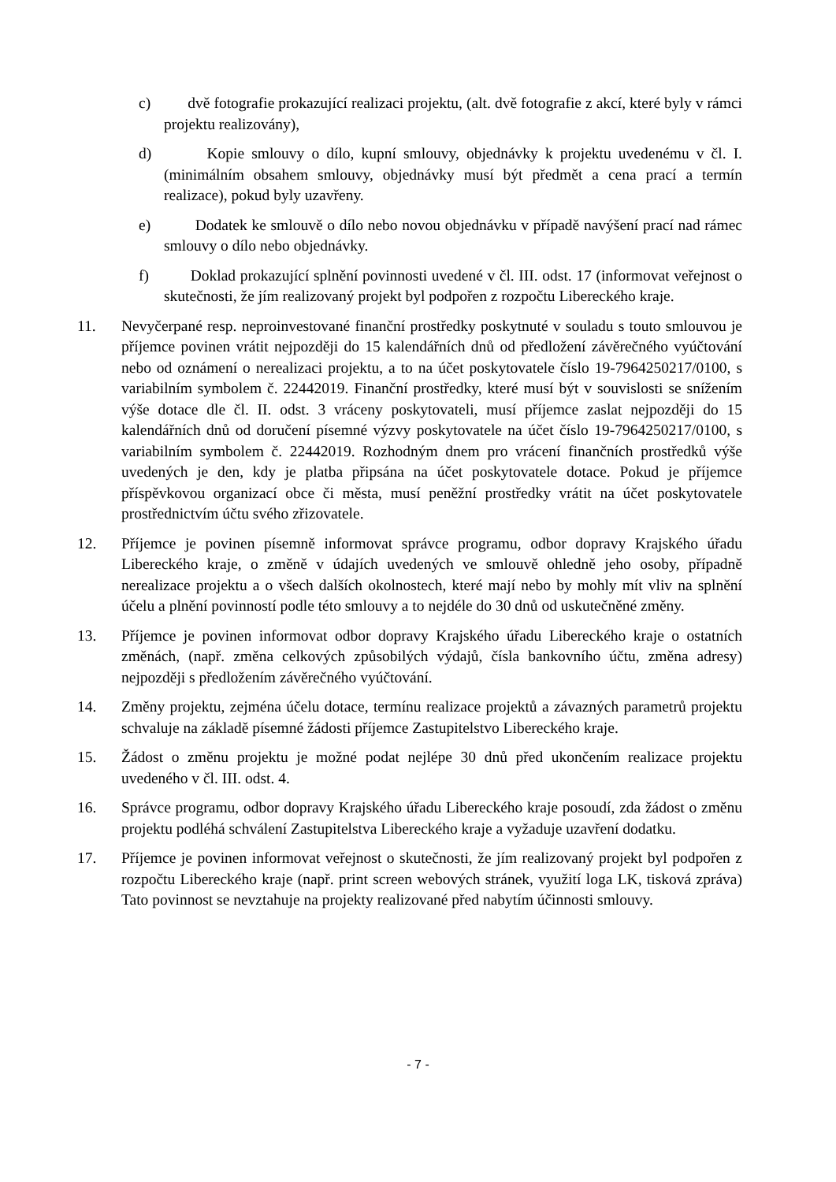c) dvě fotografie prokazující realizaci projektu, (alt. dvě fotografie z akcí, které byly v rámci projektu realizovány),
d) Kopie smlouvy o dílo, kupní smlouvy, objednávky k projektu uvedenému v čl. I. (minimálním obsahem smlouvy, objednávky musí být předmět a cena prací a termín realizace), pokud byly uzavřeny.
e) Dodatek ke smlouvě o dílo nebo novou objednávku v případě navýšení prací nad rámec smlouvy o dílo nebo objednávky.
f) Doklad prokazující splnění povinnosti uvedené v čl. III. odst. 17 (informovat veřejnost o skutečnosti, že jím realizovaný projekt byl podpořen z rozpočtu Libereckého kraje.
11. Nevyčerpané resp. neproinvestované finanční prostředky poskytnuté v souladu s touto smlouvou je příjemce povinen vrátit nejpozději do 15 kalendářních dnů od předložení závěrečného vyúčtování nebo od oznámení o nerealizaci projektu, a to na účet poskytovatele číslo 19-7964250217/0100, s variabilním symbolem č. 22442019. Finanční prostředky, které musí být v souvislosti se snížením výše dotace dle čl. II. odst. 3 vráceny poskytovateli, musí příjemce zaslat nejpozději do 15 kalendářních dnů od doručení písemné výzvy poskytovatele na účet číslo 19-7964250217/0100, s variabilním symbolem č. 22442019. Rozhodným dnem pro vrácení finančních prostředků výše uvedených je den, kdy je platba připsána na účet poskytovatele dotace. Pokud je příjemce příspěvkovou organizací obce či města, musí peněžní prostředky vrátit na účet poskytovatele prostřednictvím účtu svého zřizovatele.
12. Příjemce je povinen písemně informovat správce programu, odbor dopravy Krajského úřadu Libereckého kraje, o změně v údajích uvedených ve smlouvě ohledně jeho osoby, případně nerealizace projektu a o všech dalších okolnostech, které mají nebo by mohly mít vliv na splnění účelu a plnění povinností podle této smlouvy a to nejdéle do 30 dnů od uskutečněné změny.
13. Příjemce je povinen informovat odbor dopravy Krajského úřadu Libereckého kraje o ostatních změnách, (např. změna celkových způsobilých výdajů, čísla bankovního účtu, změna adresy) nejpozději s předložením závěrečného vyúčtování.
14. Změny projektu, zejména účelu dotace, termínu realizace projektů a závazných parametrů projektu schvaluje na základě písemné žádosti příjemce Zastupitelstvo Libereckého kraje.
15. Žádost o změnu projektu je možné podat nejlépe 30 dnů před ukončením realizace projektu uvedeného v čl. III. odst. 4.
16. Správce programu, odbor dopravy Krajského úřadu Libereckého kraje posoudí, zda žádost o změnu projektu podléhá schválení Zastupitelstva Libereckého kraje a vyžaduje uzavření dodatku.
17. Příjemce je povinen informovat veřejnost o skutečnosti, že jím realizovaný projekt byl podpořen z rozpočtu Libereckého kraje (např. print screen webových stránek, využití loga LK, tisková zpráva) Tato povinnost se nevztahuje na projekty realizované před nabytím účinnosti smlouvy.
- 7 -